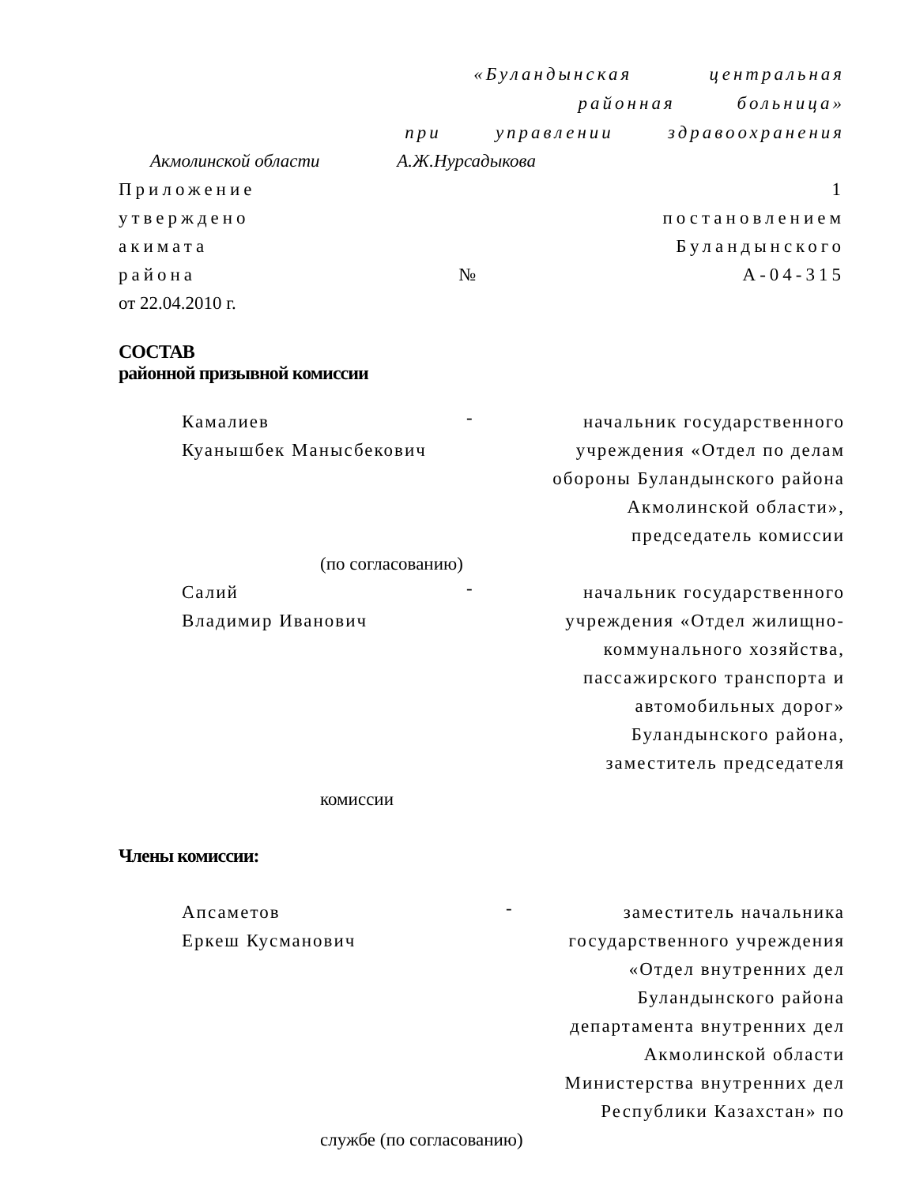«Буландынская центральная
районная больница»
при управлении здравоохранения
Акмолинской области А.Ж.Нурсадыкова
Приложение 1
утверждено постановлением
акимата Буландынского
района № А-04-315
от 22.04.2010 г.
СОСТАВ
районной призывной комиссии
Камалиев
Куанышбек Манысбекович
-
начальник государственного
учреждения «Отдел по делам
обороны Буландынского района
Акмолинской области»,
председатель комиссии
(по согласованию)
Салий
Владимир Иванович
-
начальник государственного
учреждения «Отдел жилищно-
коммунального хозяйства,
пассажирского транспорта и
автомобильных дорог»
Буландынского района,
заместитель председателя
комиссии
Члены комиссии:
Апсаметов
Еркеш Кусманович
-
заместитель начальника
государственного учреждения
«Отдел внутренних дел
Буландынского района
департамента внутренних дел
Акмолинской области
Министерства внутренних дел
Республики Казахстан» по
службе (по согласованию)